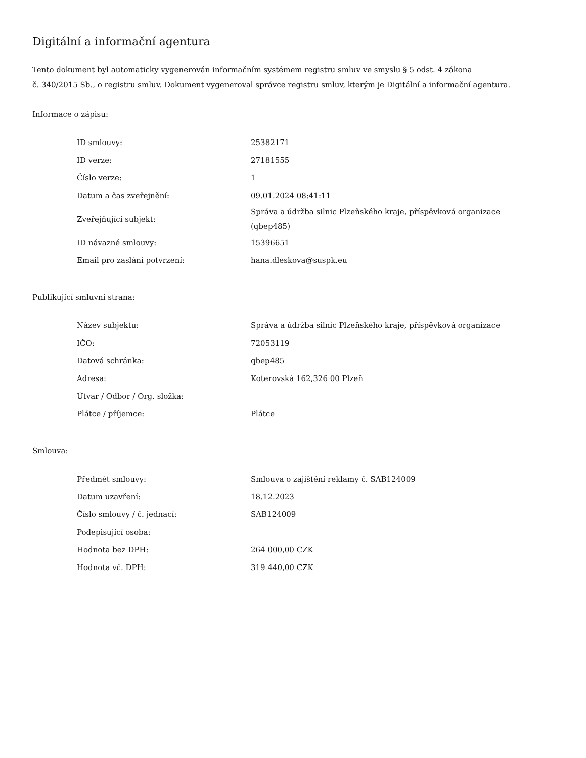Digitální a informační agentura
Tento dokument byl automaticky vygenerován informačním systémem registru smluv ve smyslu § 5 odst. 4 zákona
č. 340/2015 Sb., o registru smluv. Dokument vygeneroval správce registru smluv, kterým je Digitální a informační agentura.
Informace o zápisu:
| ID smlouvy: | 25382171 |
| ID verze: | 27181555 |
| Číslo verze: | 1 |
| Datum a čas zveřejnění: | 09.01.2024 08:41:11 |
| Zveřejňující subjekt: | Správa a údržba silnic Plzeňského kraje, příspěvková organizace (qbep485) |
| ID návazné smlouvy: | 15396651 |
| Email pro zaslání potvrzení: | hana.dleskova@suspk.eu |
Publikující smluvní strana:
| Název subjektu: | Správa a údržba silnic Plzeňského kraje, příspěvková organizace |
| IČO: | 72053119 |
| Datová schránka: | qbep485 |
| Adresa: | Koterovská 162,326 00 Plzeň |
| Útvar / Odbor / Org. složka: | |
| Plátce / příjemce: | Plátce |
Smlouva:
| Předmět smlouvy: | Smlouva o zajištění reklamy č. SAB124009 |
| Datum uzavření: | 18.12.2023 |
| Číslo smlouvy / č. jednací: | SAB124009 |
| Podepisující osoba: | |
| Hodnota bez DPH: | 264 000,00 CZK |
| Hodnota vč. DPH: | 319 440,00 CZK |